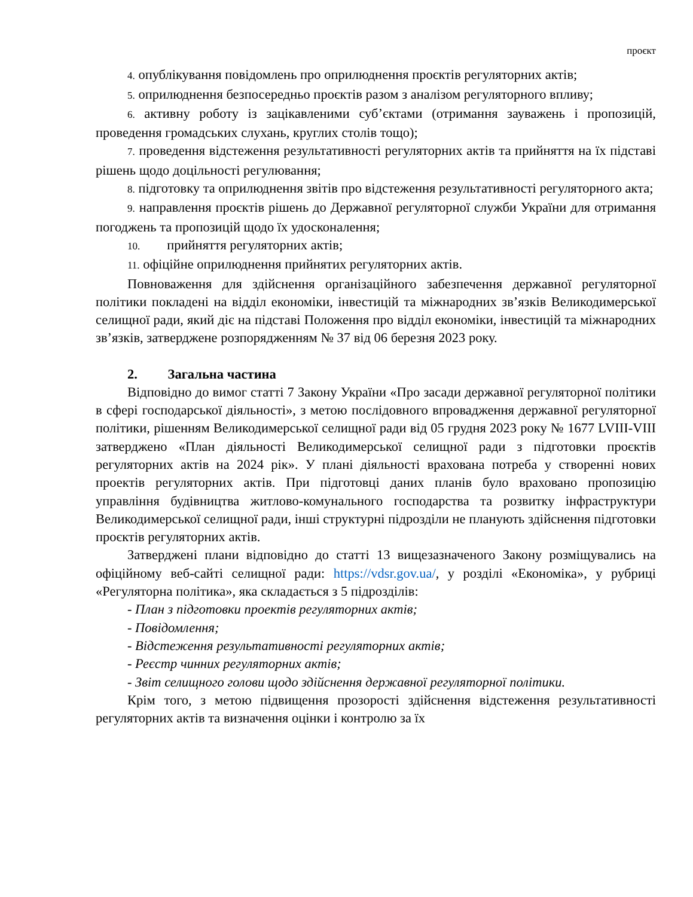проєкт
4. опублікування повідомлень про оприлюднення проєктів регуляторних актів;
5. оприлюднення безпосередньо проєктів разом з аналізом регуляторного впливу;
6. активну роботу із зацікавленими суб’єктами (отримання зауважень і пропозицій, проведення громадських слухань, круглих столів тощо);
7. проведення відстеження результативності регуляторних актів та прийняття на їх підставі рішень щодо доцільності регулювання;
8. підготовку та оприлюднення звітів про відстеження результативності регуляторного акта;
9. направлення проєктів рішень до Державної регуляторної служби України для отримання погоджень та пропозицій щодо їх удосконалення;
10. прийняття регуляторних актів;
11. офіційне оприлюднення прийнятих регуляторних актів.
Повноваження для здійснення організаційного забезпечення державної регуляторної політики покладені на відділ економіки, інвестицій та міжнародних зв’язків Великодимерської селищної ради, який діє на підставі Положення про відділ економіки, інвестицій та міжнародних зв’язків, затверджене розпорядженням № 37 від 06 березня 2023 року.
2. Загальна частина
Відповідно до вимог статті 7 Закону України «Про засади державної регуляторної політики в сфері господарської діяльності», з метою послідовного впровадження державної регуляторної політики, рішенням Великодимерської селищної ради від 05 грудня 2023 року № 1677 LVIII-VIII затверджено «План діяльності Великодимерської селищної ради з підготовки проєктів регуляторних актів на 2024 рік». У плані діяльності врахована потреба у створенні нових проектів регуляторних актів. При підготовці даних планів було враховано пропозицію управління будівництва житлово-комунального господарства та розвитку інфраструктури Великодимерської селищної ради, інші структурні підрозділи не планують здійснення підготовки проєктів регуляторних актів.
Затверджені плани відповідно до статті 13 вищезазначеного Закону розміщувались на офіційному веб-сайті селищної ради: https://vdsr.gov.ua/, у розділі «Економіка», у рубриці «Регуляторна політика», яка складається з 5 підрозділів:
- План з підготовки проектів регуляторних актів;
- Повідомлення;
- Відстеження результативності регуляторних актів;
- Реєстр чинних регуляторних актів;
- Звіт селищного голови щодо здійснення державної регуляторної політики.
Крім того, з метою підвищення прозорості здійснення відстеження результативності регуляторних актів та визначення оцінки і контролю за їх